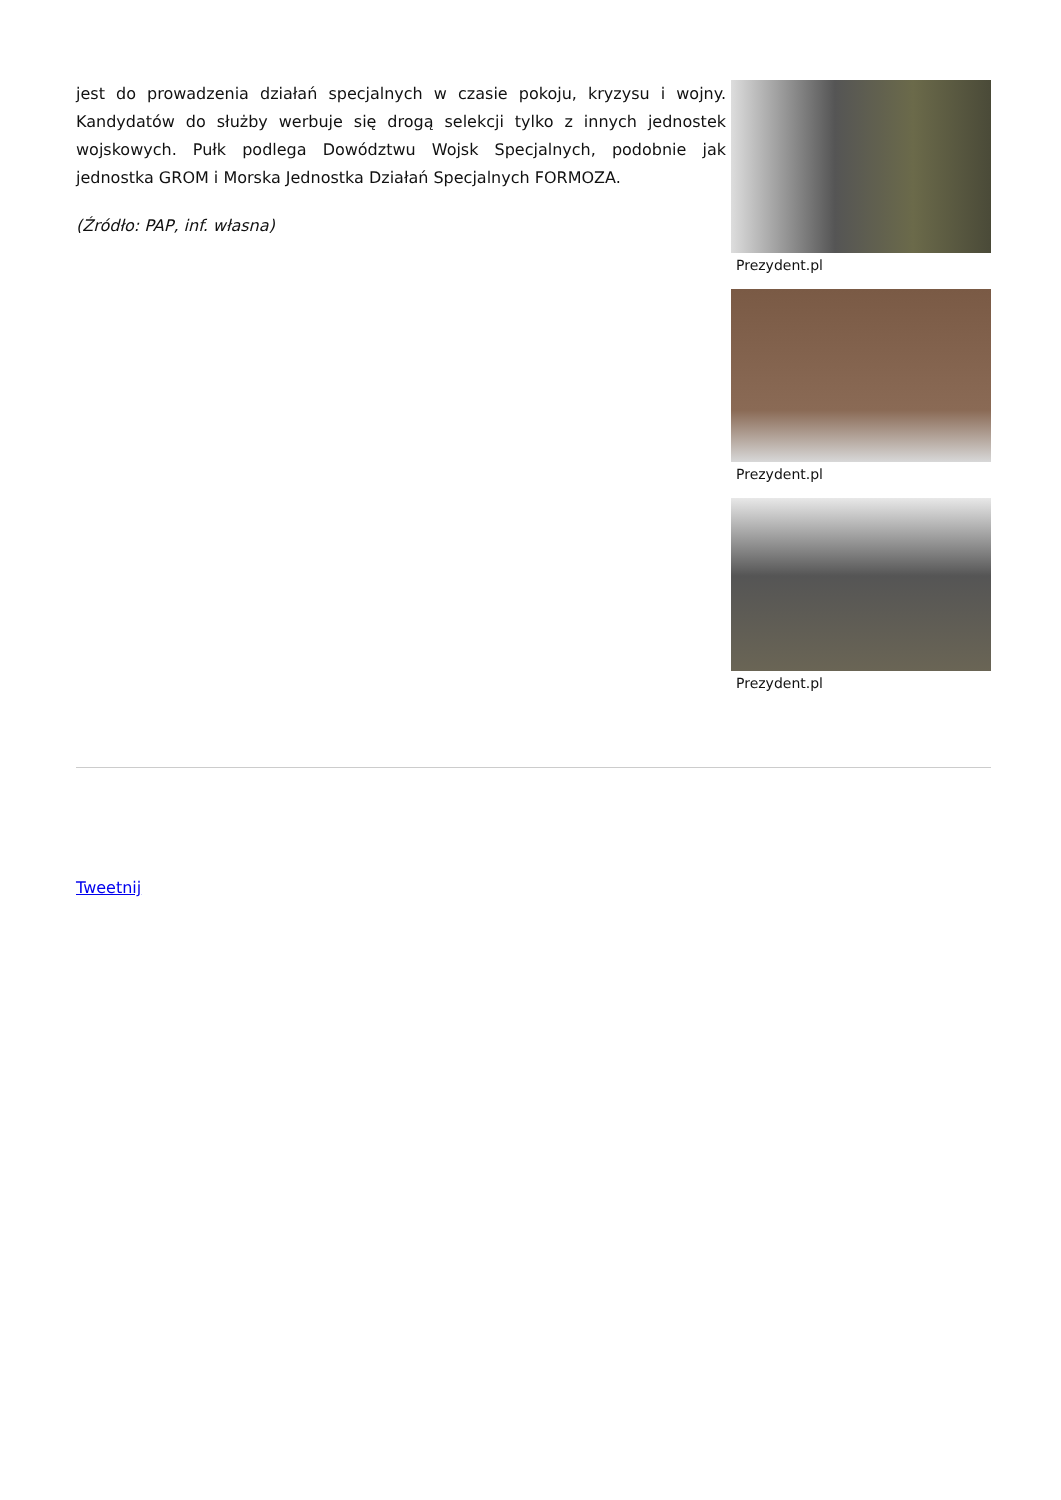jest do prowadzenia działań specjalnych w czasie pokoju, kryzysu i wojny. Kandydatów do służby werbuje się drogą selekcji tylko z innych jednostek wojskowych. Pułk podlega Dowództwu Wojsk Specjalnych, podobnie jak jednostka GROM i Morska Jednostka Działań Specjalnych FORMOZA.
(Źródło: PAP, inf. własna)
Prezydent.pl
Prezydent.pl
Prezydent.pl
Tweetnij